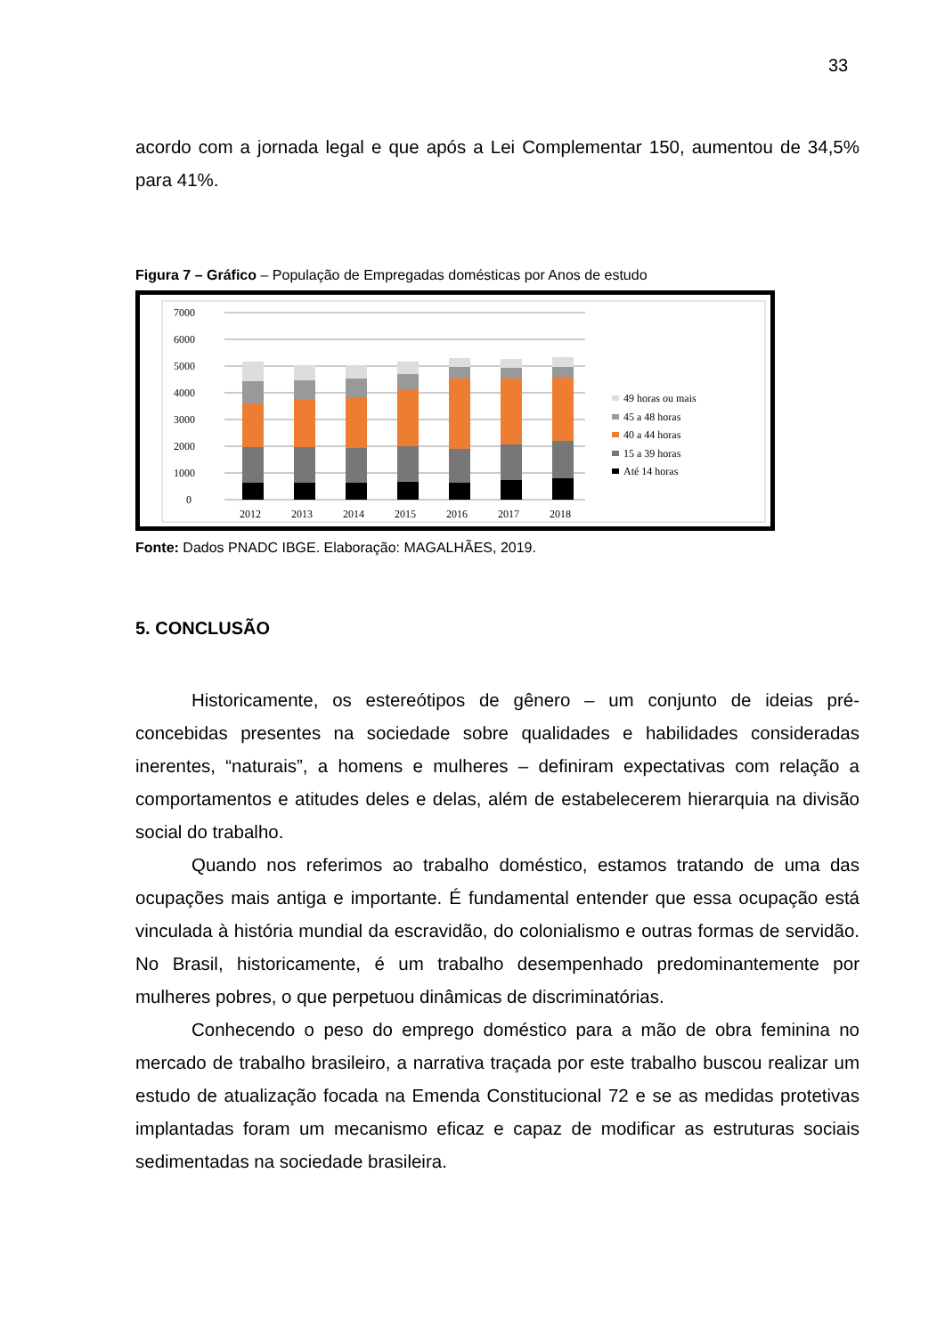33
acordo com a jornada legal e que após a Lei Complementar 150, aumentou de 34,5% para 41%.
Figura 7 – Gráfico – População de Empregadas domésticas por Anos de estudo
7000
6000
5000
4000
3000
2000
1000
0
2012
2013
2014
2015
2016
2017
2018
49 horas ou mais
45 a 48 horas
40 a 44 horas
15 a 39 horas
Até 14 horas
Fonte: Dados PNADC IBGE. Elaboração: MAGALHÃES, 2019.
5. CONCLUSÃO
Historicamente, os estereótipos de gênero – um conjunto de ideias pré-concebidas presentes na sociedade sobre qualidades e habilidades consideradas inerentes, “naturais”, a homens e mulheres – definiram expectativas com relação a comportamentos e atitudes deles e delas, além de estabelecerem hierarquia na divisão social do trabalho.
Quando nos referimos ao trabalho doméstico, estamos tratando de uma das ocupações mais antiga e importante. É fundamental entender que essa ocupação está vinculada à história mundial da escravidão, do colonialismo e outras formas de servidão. No Brasil, historicamente, é um trabalho desempenhado predominantemente por mulheres pobres, o que perpetuou dinâmicas de discriminatórias.
Conhecendo o peso do emprego doméstico para a mão de obra feminina no mercado de trabalho brasileiro, a narrativa traçada por este trabalho buscou realizar um estudo de atualização focada na Emenda Constitucional 72 e se as medidas protetivas implantadas foram um mecanismo eficaz e capaz de modificar as estruturas sociais sedimentadas na sociedade brasileira.